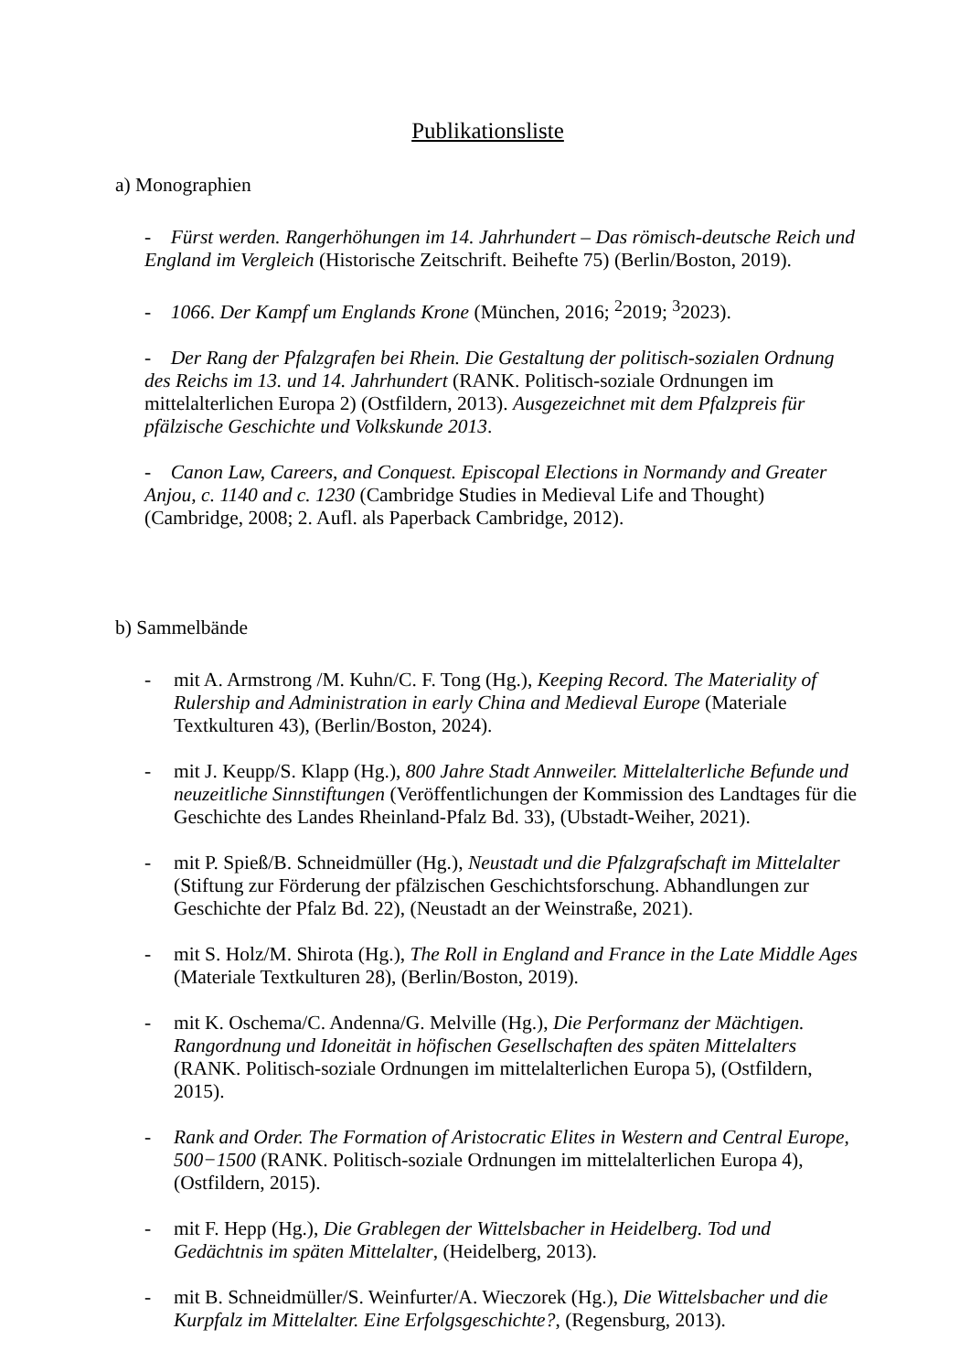Publikationsliste
a) Monographien
- Fürst werden. Rangerhöhungen im 14. Jahrhundert – Das römisch-deutsche Reich und England im Vergleich (Historische Zeitschrift. Beihefte 75) (Berlin/Boston, 2019).
- 1066. Der Kampf um Englands Krone (München, 2016; <sup>2</sup>2019; <sup>3</sup>2023).
- Der Rang der Pfalzgrafen bei Rhein. Die Gestaltung der politisch-sozialen Ordnung des Reichs im 13. und 14. Jahrhundert (RANK. Politisch-soziale Ordnungen im mittelalterlichen Europa 2) (Ostfildern, 2013). Ausgezeichnet mit dem Pfalzpreis für pfälzische Geschichte und Volkskunde 2013.
- Canon Law, Careers, and Conquest. Episcopal Elections in Normandy and Greater Anjou, c. 1140 and c. 1230 (Cambridge Studies in Medieval Life and Thought) (Cambridge, 2008; 2. Aufl. als Paperback Cambridge, 2012).
b) Sammelbände
- mit A. Armstrong /M. Kuhn/C. F. Tong (Hg.), Keeping Record. The Materiality of Rulership and Administration in early China and Medieval Europe (Materiale Textkulturen 43), (Berlin/Boston, 2024).
- mit J. Keupp/S. Klapp (Hg.), 800 Jahre Stadt Annweiler. Mittelalterliche Befunde und neuzeitliche Sinnstiftungen (Veröffentlichungen der Kommission des Landtages für die Geschichte des Landes Rheinland-Pfalz Bd. 33), (Ubstadt-Weiher, 2021).
- mit P. Spieß/B. Schneidmüller (Hg.), Neustadt und die Pfalzgrafschaft im Mittelalter (Stiftung zur Förderung der pfälzischen Geschichtsforschung. Abhandlungen zur Geschichte der Pfalz Bd. 22), (Neustadt an der Weinstraße, 2021).
- mit S. Holz/M. Shirota (Hg.), The Roll in England and France in the Late Middle Ages (Materiale Textkulturen 28), (Berlin/Boston, 2019).
- mit K. Oschema/C. Andenna/G. Melville (Hg.), Die Performanz der Mächtigen. Rangordnung und Idoneität in höfischen Gesellschaften des späten Mittelalters (RANK. Politisch-soziale Ordnungen im mittelalterlichen Europa 5), (Ostfildern, 2015).
- Rank and Order. The Formation of Aristocratic Elites in Western and Central Europe, 500−1500 (RANK. Politisch-soziale Ordnungen im mittelalterlichen Europa 4), (Ostfildern, 2015).
- mit F. Hepp (Hg.), Die Grablegen der Wittelsbacher in Heidelberg. Tod und Gedächtnis im späten Mittelalter, (Heidelberg, 2013).
- mit B. Schneidmüller/S. Weinfurter/A. Wieczorek (Hg.), Die Wittelsbacher und die Kurpfalz im Mittelalter. Eine Erfolgsgeschichte?, (Regensburg, 2013).